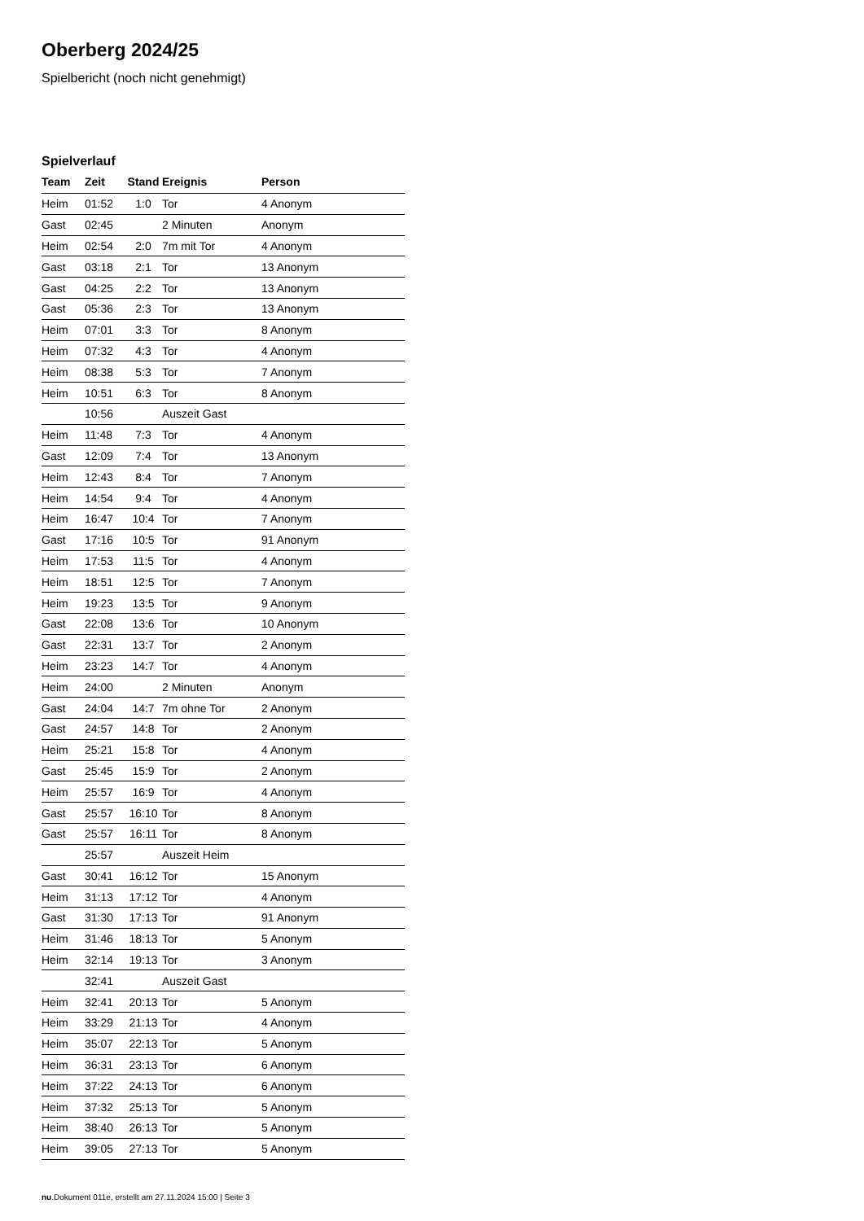Oberberg 2024/25
Spielbericht (noch nicht genehmigt)
Spielverlauf
| Team | Zeit | Stand | Ereignis | Person |
| --- | --- | --- | --- | --- |
| Heim | 01:52 | 1:0 | Tor | 4 Anonym |
| Gast | 02:45 | | 2 Minuten | Anonym |
| Heim | 02:54 | 2:0 | 7m mit Tor | 4 Anonym |
| Gast | 03:18 | 2:1 | Tor | 13 Anonym |
| Gast | 04:25 | 2:2 | Tor | 13 Anonym |
| Gast | 05:36 | 2:3 | Tor | 13 Anonym |
| Heim | 07:01 | 3:3 | Tor | 8 Anonym |
| Heim | 07:32 | 4:3 | Tor | 4 Anonym |
| Heim | 08:38 | 5:3 | Tor | 7 Anonym |
| Heim | 10:51 | 6:3 | Tor | 8 Anonym |
| | 10:56 | | Auszeit Gast | |
| Heim | 11:48 | 7:3 | Tor | 4 Anonym |
| Gast | 12:09 | 7:4 | Tor | 13 Anonym |
| Heim | 12:43 | 8:4 | Tor | 7 Anonym |
| Heim | 14:54 | 9:4 | Tor | 4 Anonym |
| Heim | 16:47 | 10:4 | Tor | 7 Anonym |
| Gast | 17:16 | 10:5 | Tor | 91 Anonym |
| Heim | 17:53 | 11:5 | Tor | 4 Anonym |
| Heim | 18:51 | 12:5 | Tor | 7 Anonym |
| Heim | 19:23 | 13:5 | Tor | 9 Anonym |
| Gast | 22:08 | 13:6 | Tor | 10 Anonym |
| Gast | 22:31 | 13:7 | Tor | 2 Anonym |
| Heim | 23:23 | 14:7 | Tor | 4 Anonym |
| Heim | 24:00 | | 2 Minuten | Anonym |
| Gast | 24:04 | 14:7 | 7m ohne Tor | 2 Anonym |
| Gast | 24:57 | 14:8 | Tor | 2 Anonym |
| Heim | 25:21 | 15:8 | Tor | 4 Anonym |
| Gast | 25:45 | 15:9 | Tor | 2 Anonym |
| Heim | 25:57 | 16:9 | Tor | 4 Anonym |
| Gast | 25:57 | 16:10 | Tor | 8 Anonym |
| Gast | 25:57 | 16:11 | Tor | 8 Anonym |
| | 25:57 | | Auszeit Heim | |
| Gast | 30:41 | 16:12 | Tor | 15 Anonym |
| Heim | 31:13 | 17:12 | Tor | 4 Anonym |
| Gast | 31:30 | 17:13 | Tor | 91 Anonym |
| Heim | 31:46 | 18:13 | Tor | 5 Anonym |
| Heim | 32:14 | 19:13 | Tor | 3 Anonym |
| | 32:41 | | Auszeit Gast | |
| Heim | 32:41 | 20:13 | Tor | 5 Anonym |
| Heim | 33:29 | 21:13 | Tor | 4 Anonym |
| Heim | 35:07 | 22:13 | Tor | 5 Anonym |
| Heim | 36:31 | 23:13 | Tor | 6 Anonym |
| Heim | 37:22 | 24:13 | Tor | 6 Anonym |
| Heim | 37:32 | 25:13 | Tor | 5 Anonym |
| Heim | 38:40 | 26:13 | Tor | 5 Anonym |
| Heim | 39:05 | 27:13 | Tor | 5 Anonym |
nu.Dokument 011e, erstellt am 27.11.2024 15:00 | Seite 3